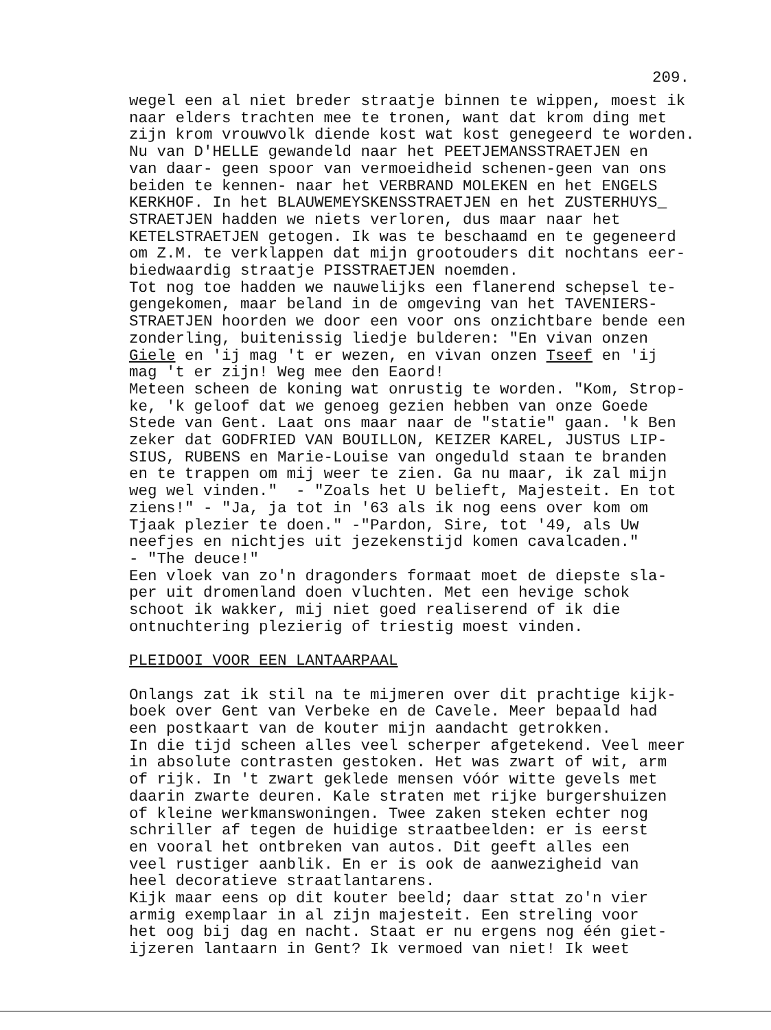209.
wegel een al niet breder straatje binnen te wippen, moest ik naar elders trachten mee te tronen, want dat krom ding met zijn krom vrouwvolk diende kost wat kost genegeerd te worden. Nu van D'HELLE gewandeld naar het PEETJEMANSSTRAETJEN en van daar- geen spoor van vermoeidheid schenen-geen van ons beiden te kennen- naar het VERBRAND MOLEKEN en het ENGELS KERKHOF. In het BLAUWEMEYSKENSSTRAETJEN en het ZUSTERHUYS_ STRAETJEN hadden we niets verloren, dus maar naar het KETELSTRAETJEN getogen. Ik was te beschaamd en te gegeneerd om Z.M. te verklappen dat mijn grootouders dit nochtans eer- biedwaardig straatje PISSTRAETJEN noemden. Tot nog toe hadden we nauwelijks een flanerend schepsel te- gengekomen, maar beland in de omgeving van het TAVENIERS- STRAETJEN hoorden we door een voor ons onzichtbare bende een zonderling, buitenissig liedje bulderen: "En vivan onzen Giele en 'ij mag 't er wezen, en vivan onzen Tseef en 'ij mag 't er zijn! Weg mee den Eaord! Meteen scheen de koning wat onrustig te worden. "Kom, Strop- ke, 'k geloof dat we genoeg gezien hebben van onze Goede Stede van Gent. Laat ons maar naar de "statie" gaan. 'k Ben zeker dat GODFRIED VAN BOUILLON, KEIZER KAREL, JUSTUS LIP- SIUS, RUBENS en Marie-Louise van ongeduld staan te branden en te trappen om mij weer te zien. Ga nu maar, ik zal mijn weg wel vinden." - "Zoals het U belieft, Majesteit. En tot ziens!" - "Ja, ja tot in '63 als ik nog eens over kom om Tjaak plezier te doen." -"Pardon, Sire, tot '49, als Uw neefjes en nichtjes uit jezekenstijd komen cavalcaden." - "The deuce!" Een vloek van zo'n dragonders formaat moet de diepste sla- per uit dromenland doen vluchten. Met een hevige schok schoot ik wakker, mij niet goed realiserend of ik die ontnuchtering plezierig of triestig moest vinden. PLEIDOOI VOOR EEN LANTAARPAAL Onlangs zat ik stil na te mijmeren over dit prachtige kijk- boek over Gent van Verbeke en de Cavele. Meer bepaald had een postkaart van de kouter mijn aandacht getrokken. In die tijd scheen alles veel scherper afgetekend. Veel meer in absolute contrasten gestoken. Het was zwart of wit, arm of rijk. In 't zwart geklede mensen vóór witte gevels met daarin zwarte deuren. Kale straten met rijke burgershuizen of kleine werkmanswoningen. Twee zaken steken echter nog schriller af tegen de huidige straatbeelden: er is eerst en vooral het ontbreken van autos. Dit geeft alles een veel rustiger aanblik. En er is ook de aanwezigheid van heel decoratieve straatlantarens. Kijk maar eens op dit kouter beeld; daar sttat zo'n vier armig exemplaar in al zijn majesteit. Een streling voor het oog bij dag en nacht. Staat er nu ergens nog één giet- ijzeren lantaarn in Gent? Ik vermoed van niet! Ik weet